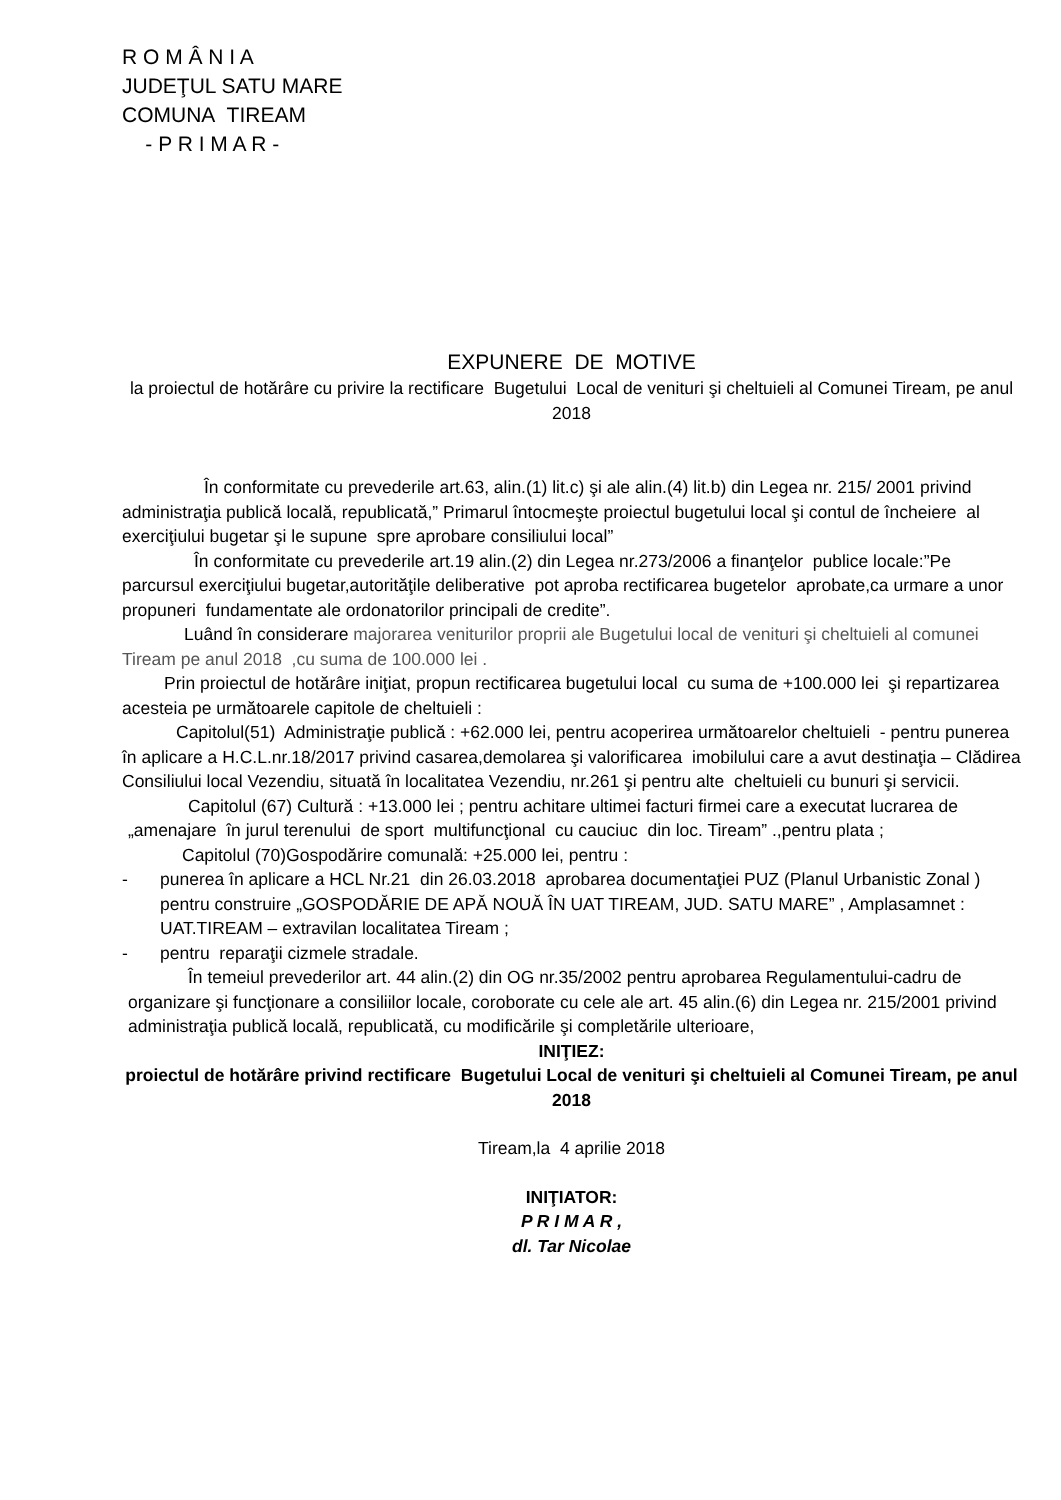R O M Â N I A
JUDEŢUL SATU MARE
COMUNA TIREAM
- P R I M A R -
EXPUNERE DE MOTIVE
la proiectul de hotărâre cu privire la rectificare Bugetului Local de venituri şi cheltuieli al Comunei Tiream, pe anul 2018
În conformitate cu prevederile art.63, alin.(1) lit.c) şi ale alin.(4) lit.b) din Legea nr. 215/ 2001 privind administraţia publică locală, republicată,” Primarul întocmeşte proiectul bugetului local şi contul de încheiere al exerciţiului bugetar şi le supune spre aprobare consiliului local”
În conformitate cu prevederile art.19 alin.(2) din Legea nr.273/2006 a finanţelor publice locale:”Pe parcursul exerciţiului bugetar,autorităţile deliberative pot aproba rectificarea bugetelor aprobate,ca urmare a unor propuneri fundamentate ale ordonatorilor principali de credite”.
Luând în considerare majorarea veniturilor proprii ale Bugetului local de venituri şi cheltuieli al comunei Tiream pe anul 2018 ,cu suma de 100.000 lei .
Prin proiectul de hotărâre iniţiat, propun rectificarea bugetului local cu suma de +100.000 lei şi repartizarea acesteia pe următoarele capitole de cheltuieli :
Capitolul(51) Administraţie publică : +62.000 lei, pentru acoperirea următoarelor cheltuieli - pentru punerea în aplicare a H.C.L.nr.18/2017 privind casarea,demolarea şi valorificarea imobilului care a avut destinaţia – Clădirea Consiliului local Vezendiu, situată în localitatea Vezendiu, nr.261 şi pentru alte cheltuieli cu bunuri şi servicii.
Capitolul (67) Cultură : +13.000 lei ; pentru achitare ultimei facturi firmei care a executat lucrarea de „amenajare în jurul terenului de sport multifuncţional cu cauciuc din loc. Tiream” .,pentru plata ;
Capitolul (70)Gospodărire comunală: +25.000 lei, pentru :
- punerea în aplicare a HCL Nr.21 din 26.03.2018 aprobarea documentaţiei PUZ (Planul Urbanistic Zonal ) pentru construire „GOSPODĂRIE DE APĂ NOUĂ ÎN UAT TIREAM, JUD. SATU MARE” , Amplasamnet : UAT.TIREAM – extravilan localitatea Tiream ;
- pentru reparaţii cizmele stradale.
În temeiul prevederilor art. 44 alin.(2) din OG nr.35/2002 pentru aprobarea Regulamentului-cadru de organizare şi funcţionare a consiliilor locale, coroborate cu cele ale art. 45 alin.(6) din Legea nr. 215/2001 privind administraţia publică locală, republicată, cu modificările şi completările ulterioare,
INIŢIEZ:
proiectul de hotărâre privind rectificare Bugetului Local de venituri şi cheltuieli al Comunei Tiream, pe anul 2018
Tiream,la 4 aprilie 2018
INIŢIATOR:
P R I M A R ,
dl. Tar Nicolae